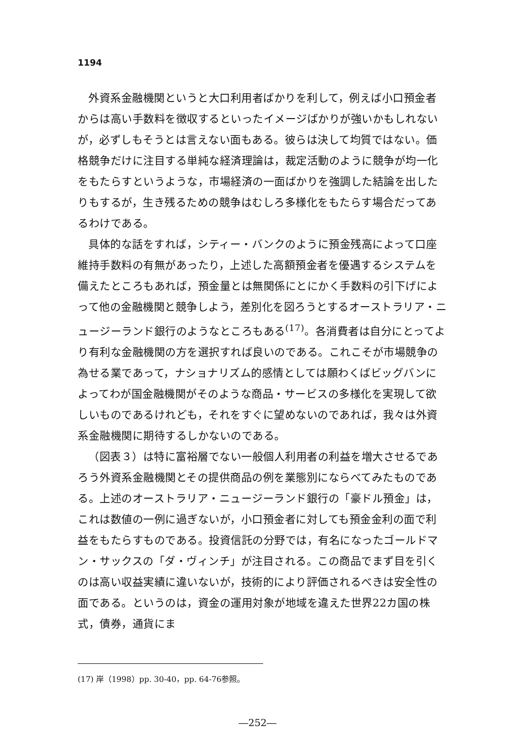1194
外資系金融機関というと大口利用者ばかりを利して，例えば小口預金者からは高い手数料を徴収するといったイメージばかりが強いかもしれないが，必ずしもそうとは言えない面もある。彼らは決して均質ではない。価格競争だけに注目する単純な経済理論は，裁定活動のように競争が均一化をもたらすというような，市場経済の一面ばかりを強調した結論を出したりもするが，生き残るための競争はむしろ多様化をもたらす場合だってあるわけである。
具体的な話をすれば，シティー・バンクのように預金残高によって口座維持手数料の有無があったり，上述した高額預金者を優遇するシステムを備えたところもあれば，預金量とは無関係にとにかく手数料の引下げによって他の金融機関と競争しよう，差別化を図ろうとするオーストラリア・ニュージーランド銀行のようなところもある<sup>(17)</sup>。各消費者は自分にとってより有利な金融機関の方を選択すれば良いのである。これこそが市場競争の為せる業であって，ナショナリズム的感情としては願わくばビッグバンによってわが国金融機関がそのような商品・サービスの多様化を実現して欲しいものであるけれども，それをすぐに望めないのであれば，我々は外資系金融機関に期待するしかないのである。
（図表３）は特に富裕層でない一般個人利用者の利益を増大させるであろう外資系金融機関とその提供商品の例を業態別にならべてみたものである。上述のオーストラリア・ニュージーランド銀行の「豪ドル預金」は，これは数値の一例に過ぎないが，小口預金者に対しても預金金利の面で利益をもたらすものである。投資信託の分野では，有名になったゴールドマン・サックスの「ダ・ヴィンチ」が注目される。この商品でまず目を引くのは高い収益実績に違いないが，技術的により評価されるべきは安全性の面である。というのは，資金の運用対象が地域を違えた世界22カ国の株式，債券，通貨にま
(17) 岸（1998）pp. 30-40，pp. 64-76参照。
―252―